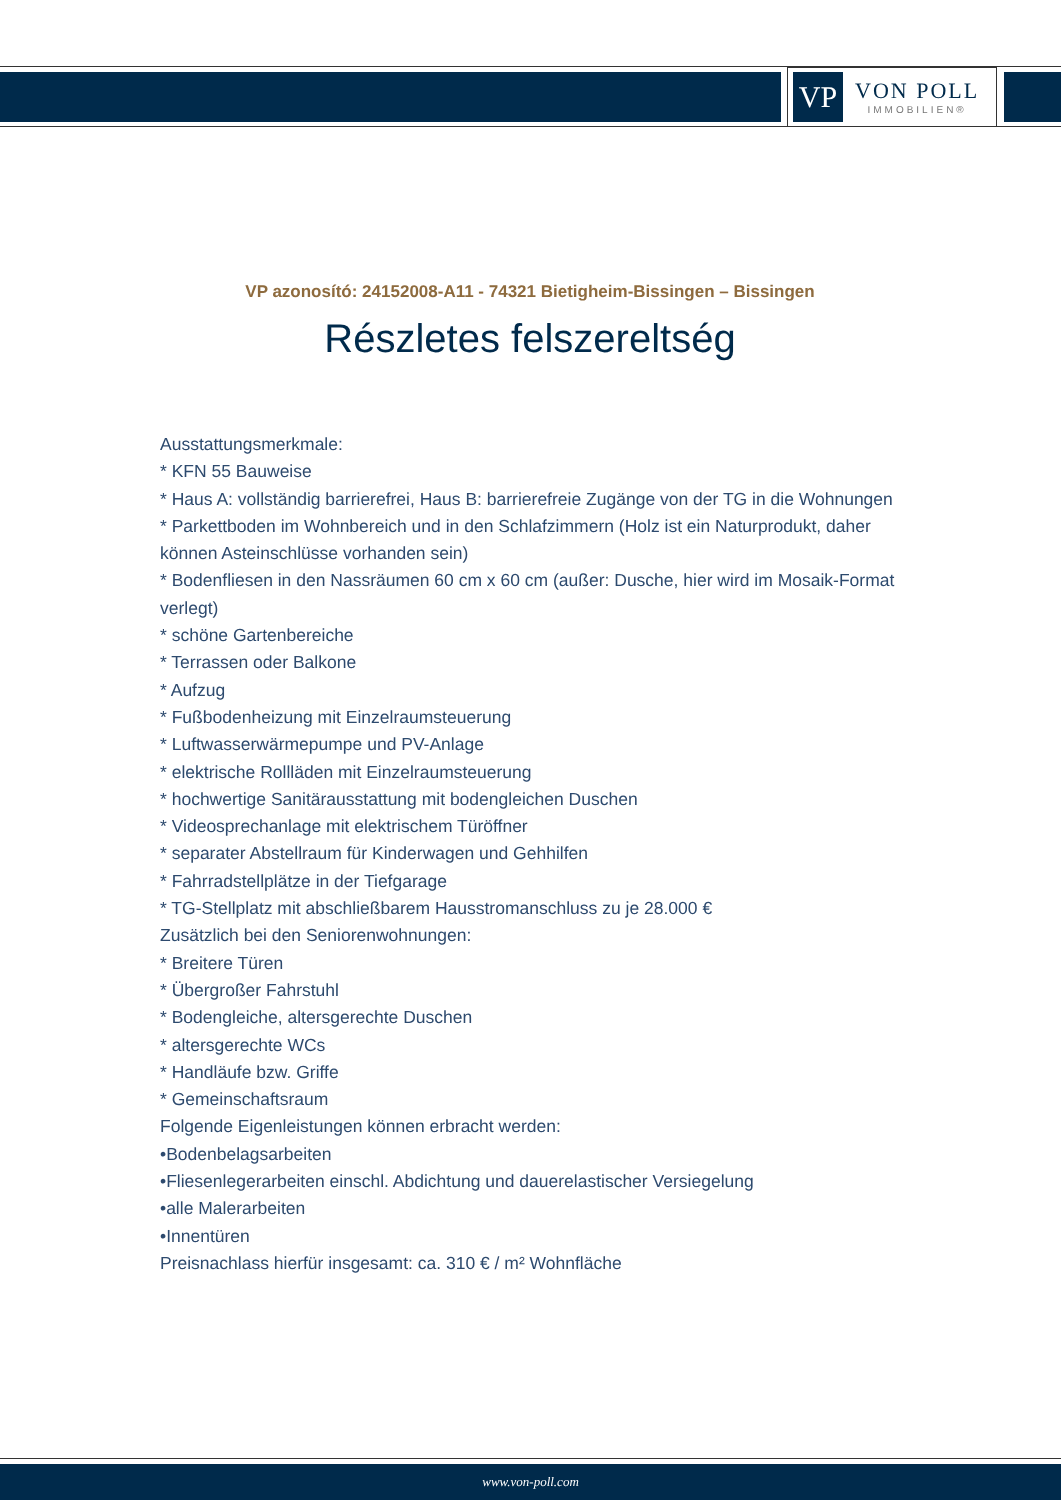VP
VON POLL
IMMOBILIEN®
VP azonosító: 24152008-A11 - 74321 Bietigheim-Bissingen – Bissingen
Részletes felszereltség
Ausstattungsmerkmale:
* KFN 55 Bauweise
* Haus A: vollständig barrierefrei, Haus B: barrierefreie Zugänge von der TG in die Wohnungen
* Parkettboden im Wohnbereich und in den Schlafzimmern (Holz ist ein Naturprodukt, daher können Asteinschlüsse vorhanden sein)
* Bodenfliesen in den Nassräumen 60 cm x 60 cm (außer: Dusche, hier wird im Mosaik-Format verlegt)
* schöne Gartenbereiche
* Terrassen oder Balkone
* Aufzug
* Fußbodenheizung mit Einzelraumsteuerung
* Luftwasserwärmepumpe und PV-Anlage
* elektrische Rollläden mit Einzelraumsteuerung
* hochwertige Sanitärausstattung mit bodengleichen Duschen
* Videosprechanlage mit elektrischem Türöffner
* separater Abstellraum für Kinderwagen und Gehhilfen
* Fahrradstellplätze in der Tiefgarage
* TG-Stellplatz mit abschließbarem Hausstromanschluss zu je 28.000 €
Zusätzlich bei den Seniorenwohnungen:
* Breitere Türen
* Übergroßer Fahrstuhl
* Bodengleiche, altersgerechte Duschen
* altersgerechte WCs
* Handläufe bzw. Griffe
* Gemeinschaftsraum
Folgende Eigenleistungen können erbracht werden:
•Bodenbelagsarbeiten
•Fliesenlegerarbeiten einschl. Abdichtung und dauerelastischer Versiegelung
•alle Malerarbeiten
•Innentüren
Preisnachlass hierfür insgesamt: ca. 310 € / m² Wohnfläche
www.von-poll.com